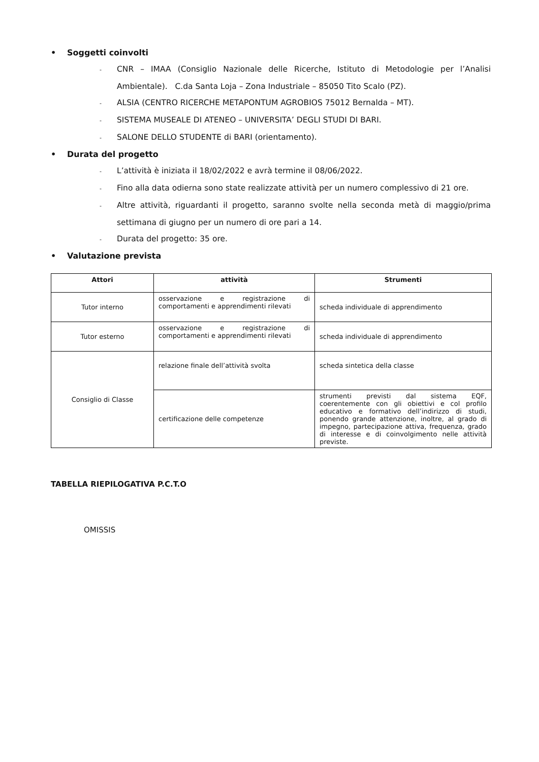• Soggetti coinvolti
- CNR – IMAA (Consiglio Nazionale delle Ricerche, Istituto di Metodologie per l’Analisi Ambientale). C.da Santa Loja – Zona Industriale – 85050 Tito Scalo (PZ).
- ALSIA (CENTRO RICERCHE METAPONTUM AGROBIOS 75012 Bernalda – MT).
- SISTEMA MUSEALE DI ATENEO – UNIVERSITA’ DEGLI STUDI DI BARI.
- SALONE DELLO STUDENTE di BARI (orientamento).
• Durata del progetto
- L’attività è iniziata il 18/02/2022 e avrà termine il 08/06/2022.
- Fino alla data odierna sono state realizzate attività per un numero complessivo di 21 ore.
- Altre attività, riguardanti il progetto, saranno svolte nella seconda metà di maggio/prima settimana di giugno per un numero di ore pari a 14.
- Durata del progetto: 35 ore.
• Valutazione prevista
| Attori | attività | Strumenti |
| --- | --- | --- |
| Tutor interno | osservazione e registrazione di comportamenti e apprendimenti rilevati | scheda individuale di apprendimento |
| Tutor esterno | osservazione e registrazione di comportamenti e apprendimenti rilevati | scheda individuale di apprendimento |
| Consiglio di Classe | relazione finale dell’attività svolta | scheda sintetica della classe |
| | certificazione delle competenze | strumenti previsti dal sistema EQF, coerentemente con gli obiettivi e col profilo educativo e formativo dell’indirizzo di studi, ponendo grande attenzione, inoltre, al grado di impegno, partecipazione attiva, frequenza, grado di interesse e di coinvolgimento nelle attività previste. |
TABELLA RIEPILOGATIVA P.C.T.O
OMISSIS